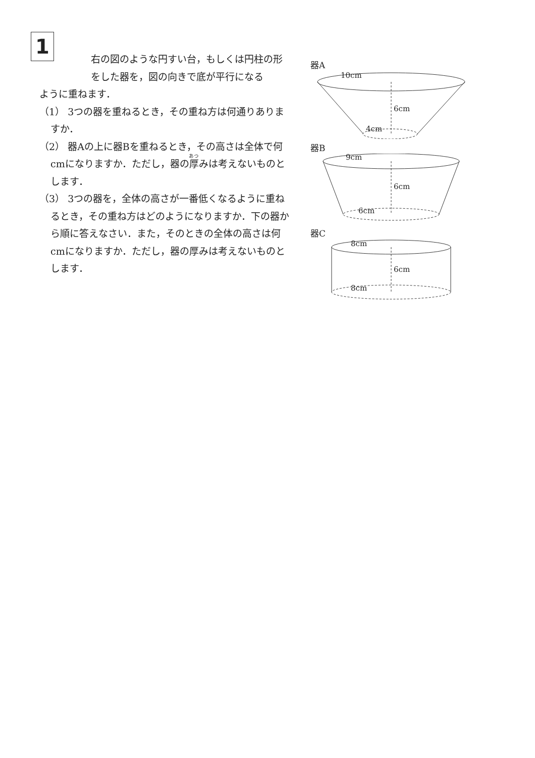1
右の図のような円すい台，もしくは円柱の形をした器を，図の向きで底が平行になる
ように重ねます．
（1） 3つの器を重ねるとき，その重ね方は何通りありますか．
（2） 器Aの上に器Bを重ねるとき，その高さは全体で何cmになりますか．ただし，器の厚みは考えないものとします．
（3） 3つの器を，全体の高さが一番低くなるように重ねるとき，その重ね方はどのようになりますか．下の器から順に答えなさい．また，そのときの全体の高さは何cmになりますか．ただし，器の厚みは考えないものとします．
器A
10cm
6cm
4cm
器B
9cm
6cm
6cm
器C
8cm
6cm
8cm